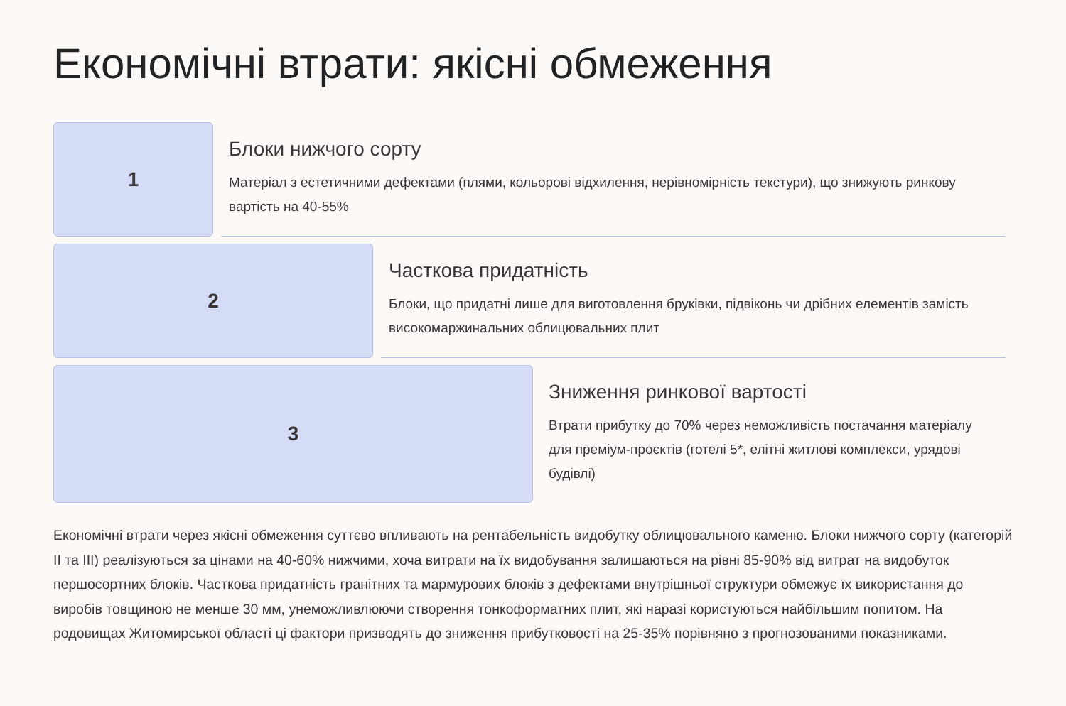Економічні втрати: якісні обмеження
1
Блоки нижчого сорту
Матеріал з естетичними дефектами (плями, кольорові відхилення, нерівномірність текстури), що знижують ринкову вартість на 40-55%
2
Часткова придатність
Блоки, що придатні лише для виготовлення бруківки, підвіконь чи дрібних елементів замість високомаржинальних облицювальних плит
3
Зниження ринкової вартості
Втрати прибутку до 70% через неможливість постачання матеріалу для преміум-проєктів (готелі 5*, елітні житлові комплекси, урядові будівлі)
Економічні втрати через якісні обмеження суттєво впливають на рентабельність видобутку облицювального каменю. Блоки нижчого сорту (категорій II та III) реалізуються за цінами на 40-60% нижчими, хоча витрати на їх видобування залишаються на рівні 85-90% від витрат на видобуток першосортних блоків. Часткова придатність гранітних та мармурових блоків з дефектами внутрішньої структури обмежує їх використання до виробів товщиною не менше 30 мм, унеможливлюючи створення тонкоформатних плит, які наразі користуються найбільшим попитом. На родовищах Житомирської області ці фактори призводять до зниження прибутковості на 25-35% порівняно з прогнозованими показниками.